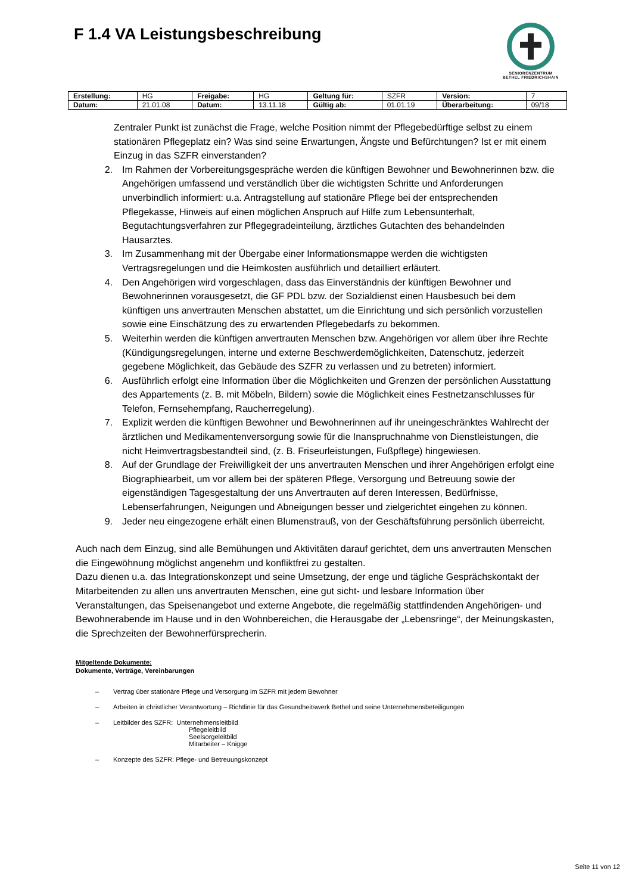F 1.4 VA Leistungsbeschreibung
SENIORENZENTRUM
BETHEL FRIEDRICHSHAIN
| Erstellung: | HG | Freigabe: | HG | Geltung für: | SZFR | Version: | 7 |
| Datum: | 21.01.08 | Datum: | 13.11.18 | Gültig ab: | 01.01.19 | Überarbeitung: | 09/18 |
Zentraler Punkt ist zunächst die Frage, welche Position nimmt der Pflegebedürftige selbst zu einem stationären Pflegeplatz ein? Was sind seine Erwartungen, Ängste und Befürchtungen? Ist er mit einem Einzug in das SZFR einverstanden?
2. Im Rahmen der Vorbereitungsgespräche werden die künftigen Bewohner und Bewohnerinnen bzw. die Angehörigen umfassend und verständlich über die wichtigsten Schritte und Anforderungen unverbindlich informiert: u.a. Antragstellung auf stationäre Pflege bei der entsprechenden Pflegekasse, Hinweis auf einen möglichen Anspruch auf Hilfe zum Lebensunterhalt, Begutachtungsverfahren zur Pflegegradeinteilung, ärztliches Gutachten des behandelnden Hausarztes.
3. Im Zusammenhang mit der Übergabe einer Informationsmappe werden die wichtigsten Vertragsregelungen und die Heimkosten ausführlich und detailliert erläutert.
4. Den Angehörigen wird vorgeschlagen, dass das Einverständnis der künftigen Bewohner und Bewohnerinnen vorausgesetzt, die GF PDL bzw. der Sozialdienst einen Hausbesuch bei dem künftigen uns anvertrauten Menschen abstattet, um die Einrichtung und sich persönlich vorzustellen sowie eine Einschätzung des zu erwartenden Pflegebedarfs zu bekommen.
5. Weiterhin werden die künftigen anvertrauten Menschen bzw. Angehörigen vor allem über ihre Rechte (Kündigungsregelungen, interne und externe Beschwerdemöglichkeiten, Datenschutz, jederzeit gegebene Möglichkeit, das Gebäude des SZFR zu verlassen und zu betreten) informiert.
6. Ausführlich erfolgt eine Information über die Möglichkeiten und Grenzen der persönlichen Ausstattung des Appartements (z. B. mit Möbeln, Bildern) sowie die Möglichkeit eines Festnetzanschlusses für Telefon, Fernsehempfang, Raucherregelung).
7. Explizit werden die künftigen Bewohner und Bewohnerinnen auf ihr uneingeschränktes Wahlrecht der ärztlichen und Medikamentenversorgung sowie für die Inanspruchnahme von Dienstleistungen, die nicht Heimvertragsbestandteil sind, (z. B. Friseurleistungen, Fußpflege) hingewiesen.
8. Auf der Grundlage der Freiwilligkeit der uns anvertrauten Menschen und ihrer Angehörigen erfolgt eine Biographiearbeit, um vor allem bei der späteren Pflege, Versorgung und Betreuung sowie der eigenständigen Tagesgestaltung der uns Anvertrauten auf deren Interessen, Bedürfnisse, Lebenserfahrungen, Neigungen und Abneigungen besser und zielgerichtet eingehen zu können.
9. Jeder neu eingezogene erhält einen Blumenstrauß, von der Geschäftsführung persönlich überreicht.
Auch nach dem Einzug, sind alle Bemühungen und Aktivitäten darauf gerichtet, dem uns anvertrauten Menschen die Eingewöhnung möglichst angenehm und konfliktfrei zu gestalten.
Dazu dienen u.a. das Integrationskonzept und seine Umsetzung, der enge und tägliche Gesprächskontakt der Mitarbeitenden zu allen uns anvertrauten Menschen, eine gut sicht- und lesbare Information über Veranstaltungen, das Speisenangebot und externe Angebote, die regelmäßig stattfindenden Angehörigen- und Bewohnerabende im Hause und in den Wohnbereichen, die Herausgabe der „Lebensringe“, der Meinungskasten, die Sprechzeiten der Bewohnerfürsprecherin.
Mitgeltende Dokumente:
Dokumente, Verträge, Vereinbarungen
– Vertrag über stationäre Pflege und Versorgung im SZFR mit jedem Bewohner
– Arbeiten in christlicher Verantwortung – Richtlinie für das Gesundheitswerk Bethel und seine Unternehmensbeteiligungen
– Leitbilder des SZFR: Unternehmensleitbild
Pflegeleitbild
Seelsorgeleitbild
Mitarbeiter – Knigge
– Konzepte des SZFR: Pflege- und Betreuungskonzept
Seite 11 von 12